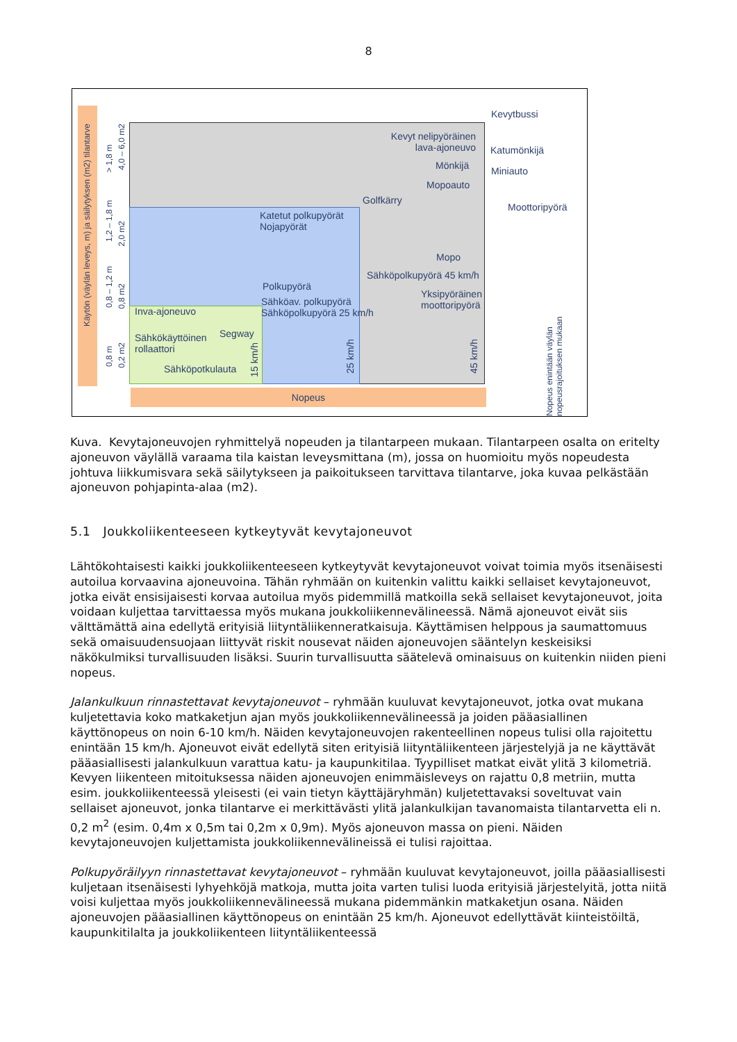8
Käytön (väylän leveys, m) ja säilytyksen (m2) tilantarve
Nopeus
0,8 m
0,8 – 1,2 m
1,2 – 1,8 m
> 1,8 m
0,2 m2
0,8 m2
2,0 m2
4,0 – 6,0 m2
Kevytbussi
Kevyt nelipyöräinen lava-ajoneuvo
Katumönkijä
Mönkijä Miniauto
Mopoauto
Golfkärry
Moottoripyörä
Katetut polkupyörät
Nojapyörät
Mopo
Sähköpolkupyörä 45 km/h
Yksipyöräinen
moottoripyörä
Polkupyörä
Sähköav. polkupyörä
Sähköpolkupyörä 25 km/h
Inva-ajoneuvo
Segway
Sähkökäyttöinen
rollaattori
Sähköpotkulauta
15 km/h
25 km/h
45 km/h
Nopeus enintään väylän nopeusrajoituksen mukaan
Kuva. Kevytajoneuvojen ryhmittelyä nopeuden ja tilantarpeen mukaan. Tilantarpeen osalta on eritelty ajoneuvon väylällä varaama tila kaistan leveysmittana (m), jossa on huomioitu myös nopeudesta johtuva liikkumisvara sekä säilytykseen ja paikoitukseen tarvittava tilantarve, joka kuvaa pelkästään ajoneuvon pohjapinta-alaa (m2).
5.1 Joukkoliikenteeseen kytkeytyvät kevytajoneuvot
Lähtökohtaisesti kaikki joukkoliikenteeseen kytkeytyvät kevytajoneuvot voivat toimia myös itsenäisesti autoilua korvaavina ajoneuvoina. Tähän ryhmään on kuitenkin valittu kaikki sellaiset kevytajoneuvot, jotka eivät ensisijaisesti korvaa autoilua myös pidemmillä matkoilla sekä sellaiset kevytajoneuvot, joita voidaan kuljettaa tarvittaessa myös mukana joukkoliikennevälineessä. Nämä ajoneuvot eivät siis välttämättä aina edellytä erityisiä liityntäliikenneratkaisuja. Käyttämisen helppous ja saumattomuus sekä omaisuudensuojaan liittyvät riskit nousevat näiden ajoneuvojen sääntelyn keskeisiksi näkökulmiksi turvallisuuden lisäksi. Suurin turvallisuutta säätelevä ominaisuus on kuitenkin niiden pieni nopeus.
Jalankulkuun rinnastettavat kevytajoneuvot – ryhmään kuuluvat kevytajoneuvot, jotka ovat mukana kuljetettavia koko matkaketjun ajan myös joukkoliikennevälineessä ja joiden pääasiallinen käyttönopeus on noin 6-10 km/h. Näiden kevytajoneuvojen rakenteellinen nopeus tulisi olla rajoitettu enintään 15 km/h. Ajoneuvot eivät edellytä siten erityisiä liityntäliikenteen järjestelyjä ja ne käyttävät pääasiallisesti jalankulkuun varattua katu- ja kaupunkitilaa. Tyypilliset matkat eivät ylitä 3 kilometriä. Kevyen liikenteen mitoituksessa näiden ajoneuvojen enimmäisleveys on rajattu 0,8 metriin, mutta esim. joukkoliikenteessä yleisesti (ei vain tietyn käyttäjäryhmän) kuljetettavaksi soveltuvat vain sellaiset ajoneuvot, jonka tilantarve ei merkittävästi ylitä jalankulkijan tavanomaista tilantarvetta eli n. 0,2 m<sup>2</sup> (esim. 0,4m x 0,5m tai 0,2m x 0,9m). Myös ajoneuvon massa on pieni. Näiden kevytajoneuvojen kuljettamista joukkoliikennevälineissä ei tulisi rajoittaa.
Polkupyöräilyyn rinnastettavat kevytajoneuvot – ryhmään kuuluvat kevytajoneuvot, joilla pääasiallisesti kuljetaan itsenäisesti lyhyehköjä matkoja, mutta joita varten tulisi luoda erityisiä järjestelyitä, jotta niitä voisi kuljettaa myös joukkoliikennevälineessä mukana pidemmänkin matkaketjun osana. Näiden ajoneuvojen pääasiallinen käyttönopeus on enintään 25 km/h. Ajoneuvot edellyttävät kiinteistöiltä, kaupunkitilalta ja joukkoliikenteen liityntäliikenteessä